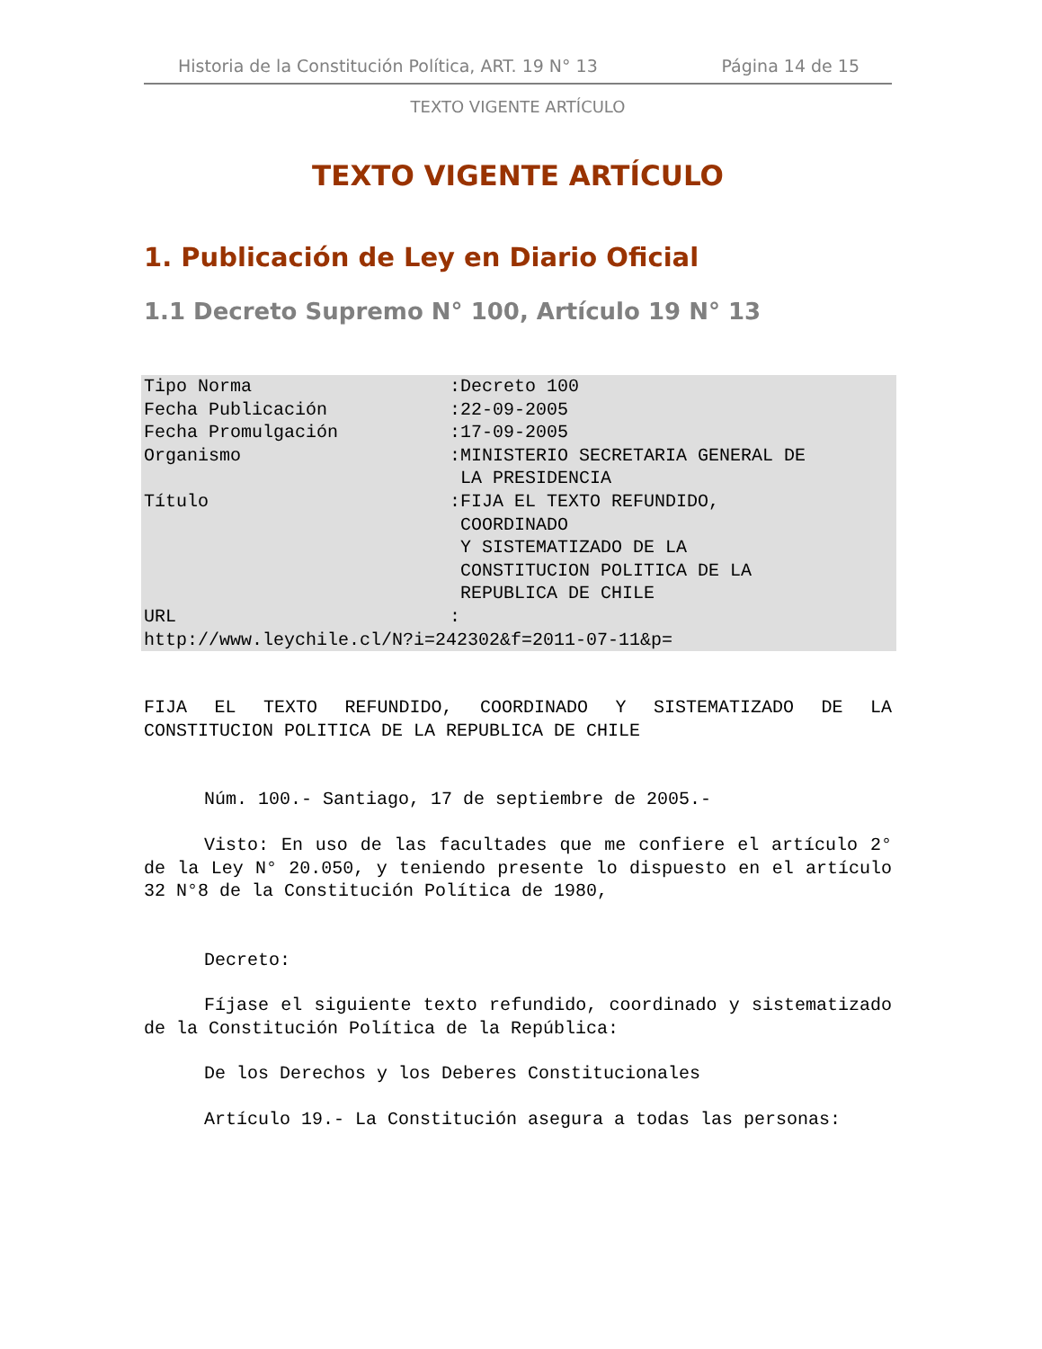Historia de la Constitución Política, ART. 19 N° 13 Página 14 de 15
TEXTO VIGENTE ARTÍCULO
TEXTO VIGENTE ARTÍCULO
1. Publicación de Ley en Diario Oficial
1.1 Decreto Supremo N° 100, Artículo 19 N° 13
| Tipo Norma | :Decreto 100 |
| Fecha Publicación | :22-09-2005 |
| Fecha Promulgación | :17-09-2005 |
| Organismo | :MINISTERIO SECRETARIA GENERAL DE LA PRESIDENCIA |
| Título | :FIJA EL TEXTO REFUNDIDO, COORDINADO Y SISTEMATIZADO DE LA CONSTITUCION POLITICA DE LA REPUBLICA DE CHILE |
| URL | : |
| http://www.leychile.cl/N?i=242302&f=2011-07-11&p= | |
FIJA EL TEXTO REFUNDIDO, COORDINADO Y SISTEMATIZADO DE LA CONSTITUCION POLITICA DE LA REPUBLICA DE CHILE
Núm. 100.- Santiago, 17 de septiembre de 2005.-
Visto: En uso de las facultades que me confiere el artículo 2° de la Ley N° 20.050, y teniendo presente lo dispuesto en el artículo 32 N°8 de la Constitución Política de 1980,
Decreto:
Fíjase el siguiente texto refundido, coordinado y sistematizado de la Constitución Política de la República:
De los Derechos y los Deberes Constitucionales
Artículo 19.- La Constitución asegura a todas las personas: